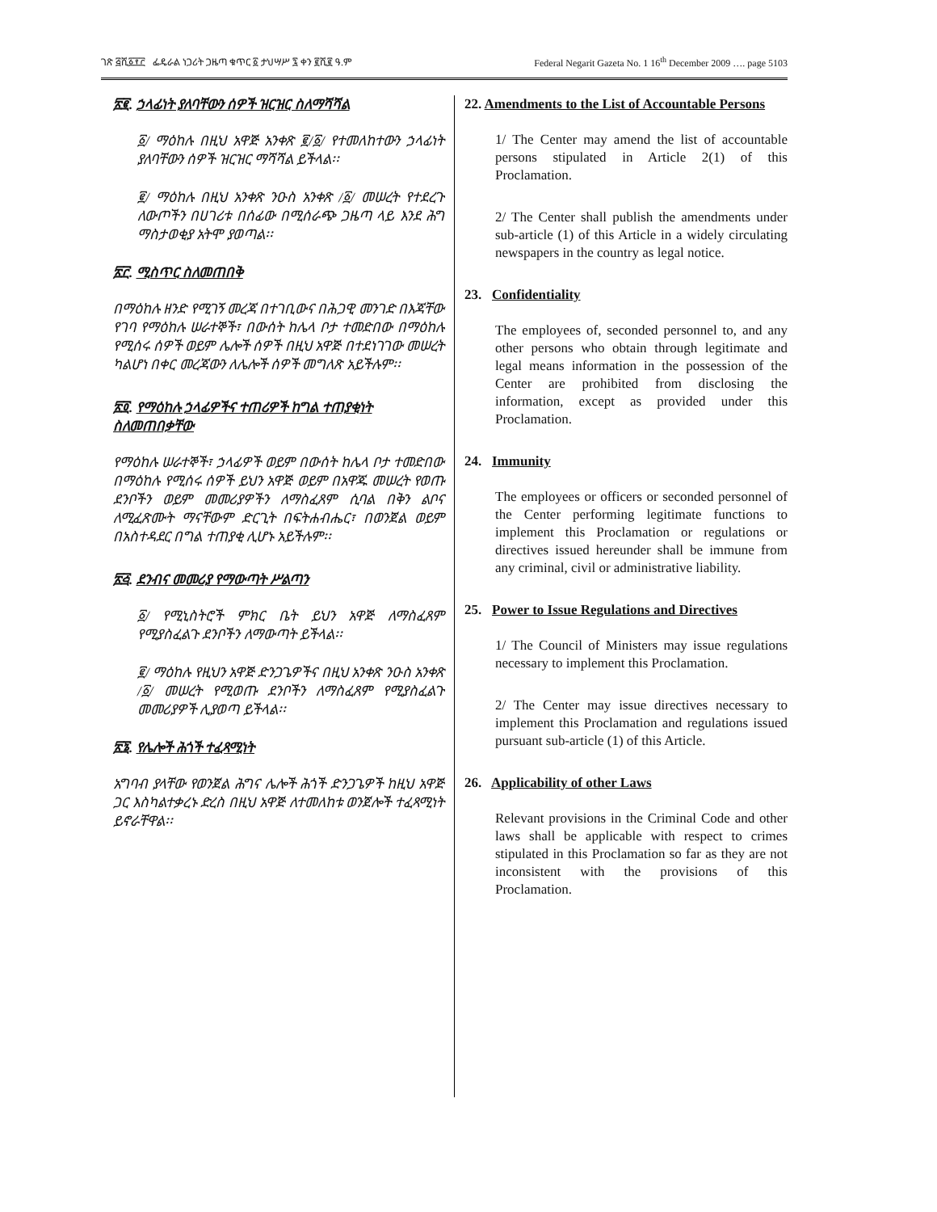ገጽ ፭ሺ፩፻፫ ፌዴራል ነጋሪት ጋዜጣ ቁጥር ፩ ታህሣሥ ፯ ቀን ፪ሺ፪ ዓ.ም Federal Negarit Gazeta No. 1 16<sup>th</sup> December 2009 …. page 5103
፳፪. ኃላፊነት ያለባቸውን ሰዎች ዝርዝር ስለማሻሻል
፩/ ማዕከሉ በዚህ አዋጅ አንቀጽ ፪/፩/ የተመለከተውን ኃላፊነት ያለባቸውን ሰዎች ዝርዝር ማሻሻል ይችላል፡፡
፪/ ማዕከሉ በዚህ አንቀጽ ንዑስ አንቀጽ /፩/ መሠረት የተደረጉ ለውጦችን በሀገሪቱ በሰፊው በሚሰራጭ ጋዜጣ ላይ እንደ ሕግ ማስታወቂያ አትሞ ያወጣል፡፡
፳፫. ሚስጥር ስለመጠበቅ
በማዕከሉ ዘንድ የሚገኝ መረጃ በተገቢውና በሕጋዊ መንገድ በእጃቸው የገባ የማዕከሉ ሠራተኞች፣ በውሰት ከሌላ ቦታ ተመድበው በማዕከሉ የሚሰሩ ሰዎች ወይም ሌሎች ሰዎች በዚህ አዋጅ በተደነገገው መሠረት ካልሆነ በቀር መረጃውን ለሌሎች ሰዎች መግለጽ አይችሉም፡፡
፳፬. የማዕከሉ ኃላፊዎችና ተጠሪዎች ከግል ተጠያቂነት ስለመጠበቃቸው
የማዕከሉ ሠራተኞች፣ ኃላፊዎች ወይም በውሰት ከሌላ ቦታ ተመድበው በማዕከሉ የሚሰሩ ሰዎች ይህን አዋጅ ወይም በአዋጁ መሠረት የወጡ ደንቦችን ወይም መመሪያዎችን ለማስፈጸም ሲባል በቅን ልቦና ለሚፈጽሙት ማናቸውም ድርጊት በፍትሐብሔር፣ በወንጀል ወይም በአስተዳደር በግል ተጠያቂ ሊሆኑ አይችሉም፡፡
፳፭. ደንብና መመሪያ የማውጣት ሥልጣን
፩/ የሚኒስትሮች ምክር ቤት ይህን አዋጅ ለማስፈጸም የሚያስፈልጉ ደንቦችን ለማውጣት ይችላል፡፡
፪/ ማዕከሉ የዚህን አዋጅ ድንጋጌዎችና በዚህ አንቀጽ ንዑስ አንቀጽ /፩/ መሠረት የሚወጡ ደንቦችን ለማስፈጸም የሚያስፈልጉ መመሪያዎች ሊያወጣ ይችላል፡፡
፳፮. የሌሎች ሕጎች ተፈጻሚነት
አግባብ ያላቸው የወንጀል ሕግና ሌሎች ሕጎች ድንጋጌዎች ከዚህ አዋጅ ጋር እስካልተቃረኑ ድረስ በዚህ አዋጅ ለተመለከቱ ወንጀሎች ተፈጻሚነት ይኖራቸዋል፡፡
22. Amendments to the List of Accountable Persons
1/ The Center may amend the list of accountable persons stipulated in Article 2(1) of this Proclamation.
2/ The Center shall publish the amendments under sub-article (1) of this Article in a widely circulating newspapers in the country as legal notice.
23. Confidentiality
The employees of, seconded personnel to, and any other persons who obtain through legitimate and legal means information in the possession of the Center are prohibited from disclosing the information, except as provided under this Proclamation.
24. Immunity
The employees or officers or seconded personnel of the Center performing legitimate functions to implement this Proclamation or regulations or directives issued hereunder shall be immune from any criminal, civil or administrative liability.
25. Power to Issue Regulations and Directives
1/ The Council of Ministers may issue regulations necessary to implement this Proclamation.
2/ The Center may issue directives necessary to implement this Proclamation and regulations issued pursuant sub-article (1) of this Article.
26. Applicability of other Laws
Relevant provisions in the Criminal Code and other laws shall be applicable with respect to crimes stipulated in this Proclamation so far as they are not inconsistent with the provisions of this Proclamation.